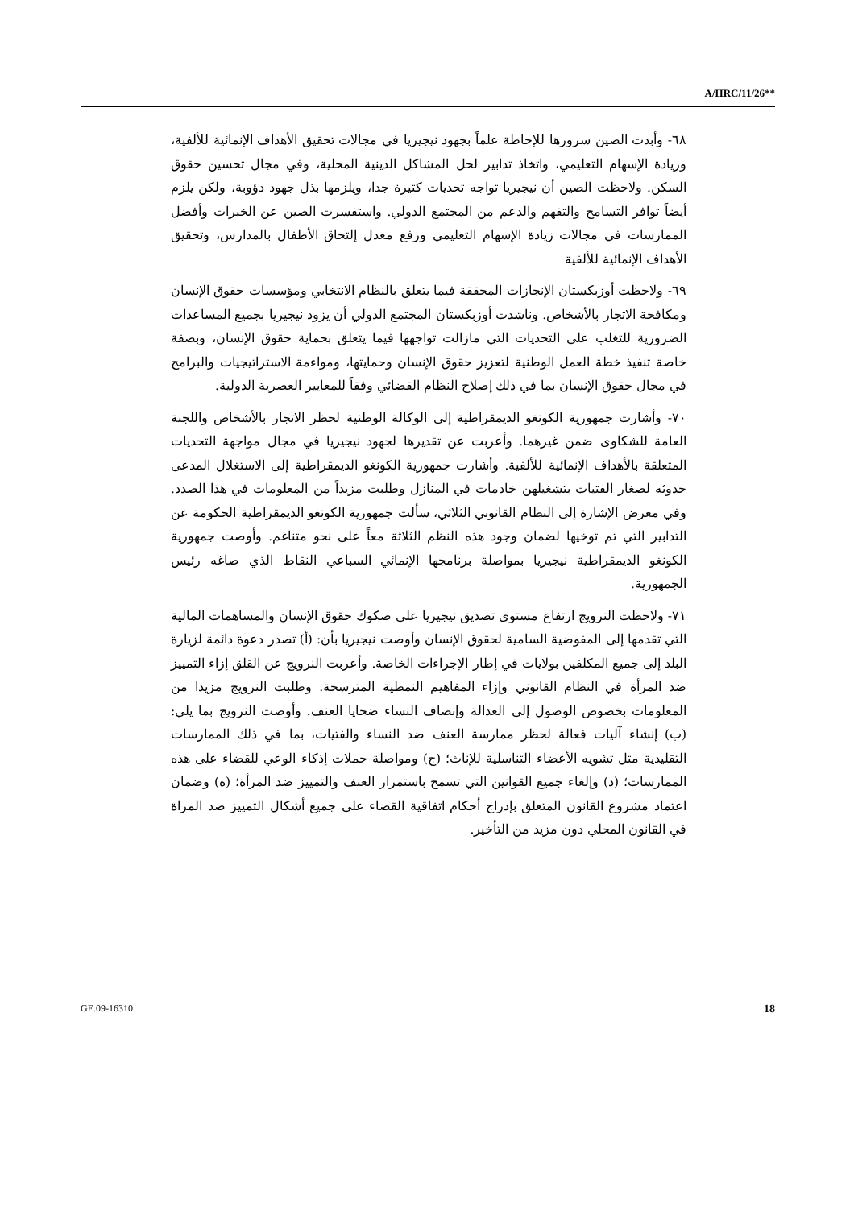A/HRC/11/26**
٦٨- وأبدت الصين سرورها للإحاطة علماً بجهود نيجيريا في مجالات تحقيق الأهداف الإنمائية للألفية، وزيادة الإسهام التعليمي، واتخاذ تدابير لحل المشاكل الدينية المحلية، وفي مجال تحسين حقوق السكن. ولاحظت الصين أن نيجيريا تواجه تحديات كثيرة جدا، ويلزمها بذل جهود دؤوبة، ولكن يلزم أيضاً توافر التسامح والتفهم والدعم من المجتمع الدولي. واستفسرت الصين عن الخبرات وأفضل الممارسات في مجالات زيادة الإسهام التعليمي ورفع معدل إلتحاق الأطفال بالمدارس، وتحقيق الأهداف الإنمائية للألفية
٦٩- ولاحظت أوزبكستان الإنجازات المحققة فيما يتعلق بالنظام الانتخابي ومؤسسات حقوق الإنسان ومكافحة الاتجار بالأشخاص. وناشدت أوزبكستان المجتمع الدولي أن يزود نيجيريا بجميع المساعدات الضرورية للتغلب على التحديات التي مازالت تواجهها فيما يتعلق بحماية حقوق الإنسان، وبصفة خاصة تنفيذ خطة العمل الوطنية لتعزيز حقوق الإنسان وحمايتها، ومواءمة الاستراتيجيات والبرامج في مجال حقوق الإنسان بما في ذلك إصلاح النظام القضائي وفقاً للمعايير العصرية الدولية.
٧٠- وأشارت جمهورية الكونغو الديمقراطية إلى الوكالة الوطنية لحظر الاتجار بالأشخاص واللجنة العامة للشكاوى ضمن غيرهما. وأعربت عن تقديرها لجهود نيجيريا في مجال مواجهة التحديات المتعلقة بالأهداف الإنمائية للألفية. وأشارت جمهورية الكونغو الديمقراطية إلى الاستغلال المدعى حدوثه لصغار الفتيات بتشغيلهن خادمات في المنازل وطلبت مزيداً من المعلومات في هذا الصدد. وفي معرض الإشارة إلى النظام القانوني الثلاثي، سألت جمهورية الكونغو الديمقراطية الحكومة عن التدابير التي تم توخيها لضمان وجود هذه النظم الثلاثة معاً على نحو متناغم. وأوصت جمهورية الكونغو الديمقراطية نيجيريا بمواصلة برنامجها الإنمائي السباعي النقاط الذي صاغه رئيس الجمهورية.
٧١- ولاحظت النرويج ارتفاع مستوى تصديق نيجيريا على صكوك حقوق الإنسان والمساهمات المالية التي تقدمها إلى المفوضية السامية لحقوق الإنسان وأوصت نيجيريا بأن: (أ) تصدر دعوة دائمة لزيارة البلد إلى جميع المكلفين بولايات في إطار الإجراءات الخاصة. وأعربت النرويج عن القلق إزاء التمييز ضد المرأة في النظام القانوني وإزاء المفاهيم النمطية المترسخة. وطلبت النرويج مزيدا من المعلومات بخصوص الوصول إلى العدالة وإنصاف النساء ضحايا العنف. وأوصت النرويج بما يلي: (ب) إنشاء آليات فعالة لحظر ممارسة العنف ضد النساء والفتيات، بما في ذلك الممارسات التقليدية مثل تشويه الأعضاء التناسلية للإناث؛ (ج) ومواصلة حملات إذكاء الوعي للقضاء على هذه الممارسات؛ (د) وإلغاء جميع القوانين التي تسمح باستمرار العنف والتمييز ضد المرأة؛ (ه) وضمان اعتماد مشروع القانون المتعلق بإدراج أحكام اتفاقية القضاء على جميع أشكال التمييز ضد المراة في القانون المحلي دون مزيد من التأخير.
GE.09-16310 18